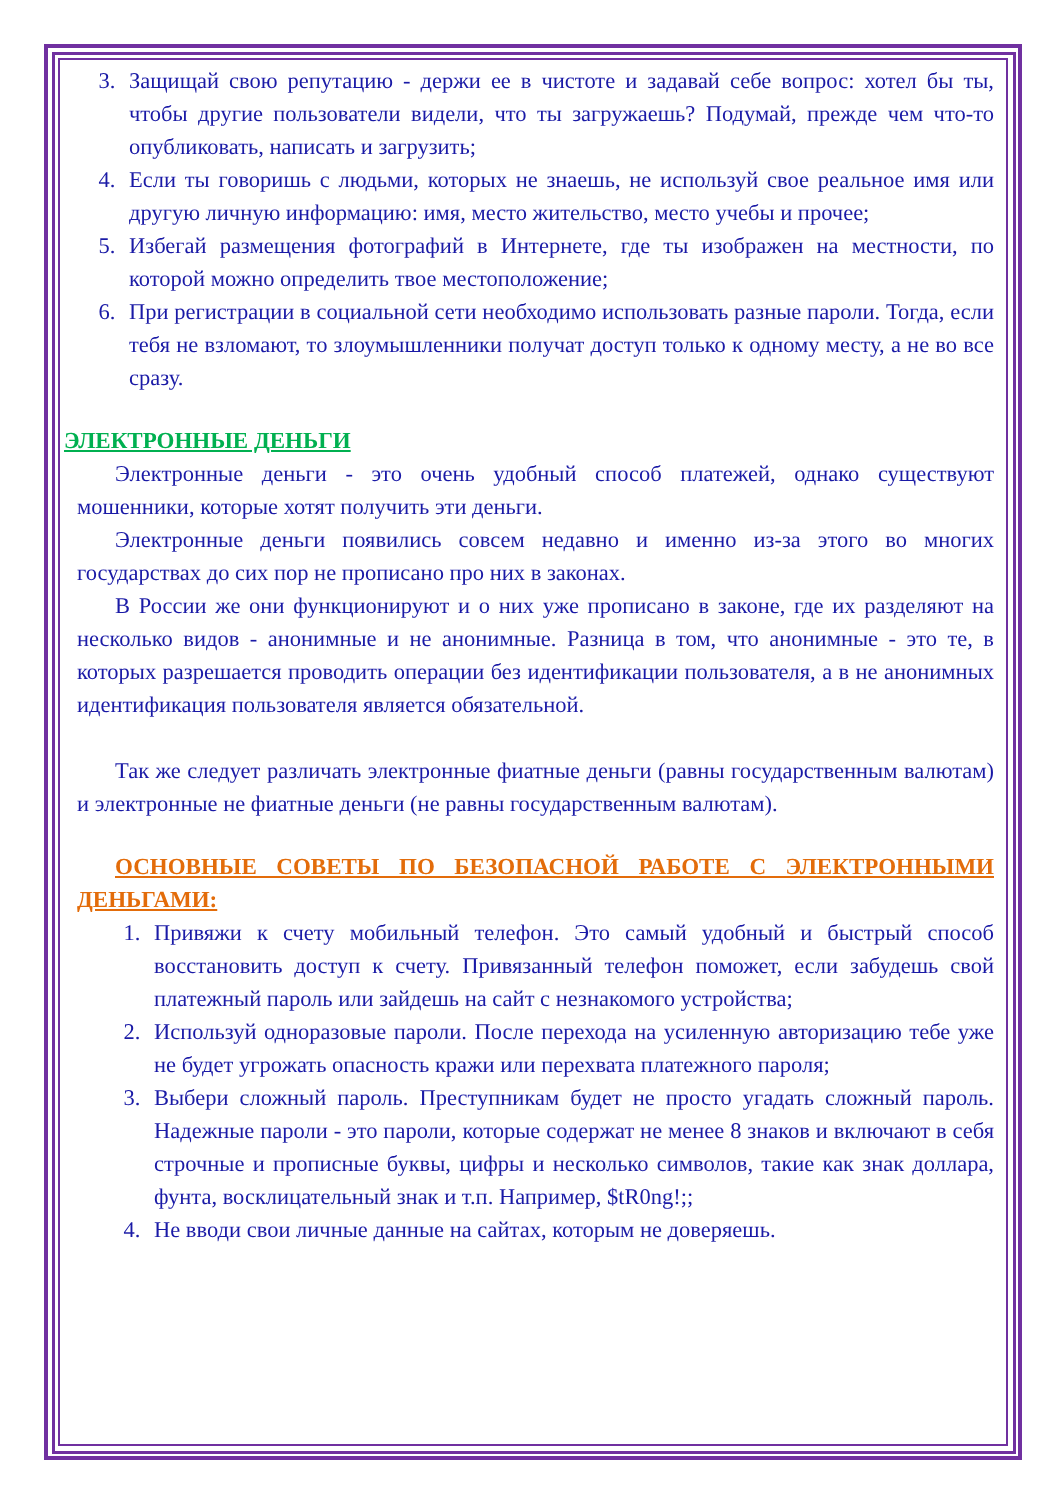3. Защищай свою репутацию - держи ее в чистоте и задавай себе вопрос: хотел бы ты, чтобы другие пользователи видели, что ты загружаешь? Подумай, прежде чем что-то опубликовать, написать и загрузить;
4. Если ты говоришь с людьми, которых не знаешь, не используй свое реальное имя или другую личную информацию: имя, место жительство, место учебы и прочее;
5. Избегай размещения фотографий в Интернете, где ты изображен на местности, по которой можно определить твое местоположение;
6. При регистрации в социальной сети необходимо использовать разные пароли. Тогда, если тебя не взломают, то злоумышленники получат доступ только к одному месту, а не во все сразу.
ЭЛЕКТРОННЫЕ ДЕНЬГИ
Электронные деньги - это очень удобный способ платежей, однако существуют мошенники, которые хотят получить эти деньги.
Электронные деньги появились совсем недавно и именно из-за этого во многих государствах до сих пор не прописано про них в законах.
В России же они функционируют и о них уже прописано в законе, где их разделяют на несколько видов - анонимные и не анонимные. Разница в том, что анонимные - это те, в которых разрешается проводить операции без идентификации пользователя, а в не анонимных идентификация пользователя является обязательной.
Так же следует различать электронные фиатные деньги (равны государственным валютам) и электронные не фиатные деньги (не равны государственным валютам).
ОСНОВНЫЕ СОВЕТЫ ПО БЕЗОПАСНОЙ РАБОТЕ С ЭЛЕКТРОННЫМИ ДЕНЬГАМИ:
1. Привяжи к счету мобильный телефон. Это самый удобный и быстрый способ восстановить доступ к счету. Привязанный телефон поможет, если забудешь свой платежный пароль или зайдешь на сайт с незнакомого устройства;
2. Используй одноразовые пароли. После перехода на усиленную авторизацию тебе уже не будет угрожать опасность кражи или перехвата платежного пароля;
3. Выбери сложный пароль. Преступникам будет не просто угадать сложный пароль. Надежные пароли - это пароли, которые содержат не менее 8 знаков и включают в себя строчные и прописные буквы, цифры и несколько символов, такие как знак доллара, фунта, восклицательный знак и т.п. Например, $tR0ng!;;
4. Не вводи свои личные данные на сайтах, которым не доверяешь.